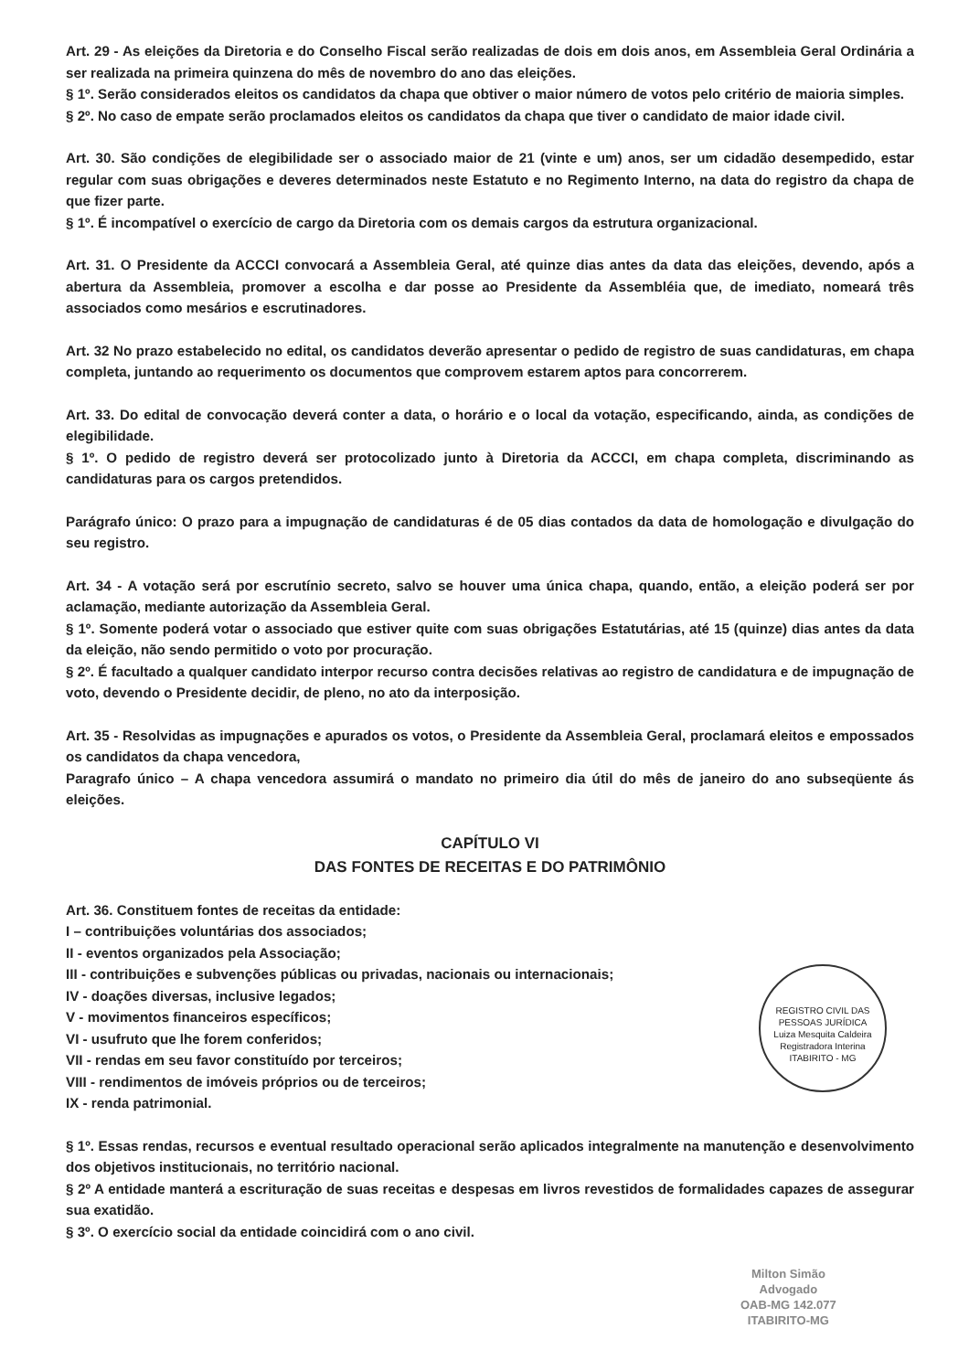Art. 29 - As eleições da Diretoria e do Conselho Fiscal serão realizadas de dois em dois anos, em Assembleia Geral Ordinária a ser realizada na primeira quinzena do mês de novembro do ano das eleições.
§ 1º. Serão considerados eleitos os candidatos da chapa que obtiver o maior número de votos pelo critério de maioria simples.
§ 2º. No caso de empate serão proclamados eleitos os candidatos da chapa que tiver o candidato de maior idade civil.
Art. 30. São condições de elegibilidade ser o associado maior de 21 (vinte e um) anos, ser um cidadão desempedido, estar regular com suas obrigações e deveres determinados neste Estatuto e no Regimento Interno, na data do registro da chapa de que fizer parte.
§ 1º. É incompatível o exercício de cargo da Diretoria com os demais cargos da estrutura organizacional.
Art. 31. O Presidente da ACCCI convocará a Assembleia Geral, até quinze dias antes da data das eleições, devendo, após a abertura da Assembleia, promover a escolha e dar posse ao Presidente da Assembléia que, de imediato, nomeará três associados como mesários e escrutinadores.
Art. 32 No prazo estabelecido no edital, os candidatos deverão apresentar o pedido de registro de suas candidaturas, em chapa completa, juntando ao requerimento os documentos que comprovem estarem aptos para concorrerem.
Art. 33. Do edital de convocação deverá conter a data, o horário e o local da votação, especificando, ainda, as condições de elegibilidade.
§ 1º. O pedido de registro deverá ser protocolizado junto à Diretoria da ACCCI, em chapa completa, discriminando as candidaturas para os cargos pretendidos.
Parágrafo único: O prazo para a impugnação de candidaturas é de 05 dias contados da data de homologação e divulgação do seu registro.
Art. 34 - A votação será por escrutínio secreto, salvo se houver uma única chapa, quando, então, a eleição poderá ser por aclamação, mediante autorização da Assembleia Geral.
§ 1º. Somente poderá votar o associado que estiver quite com suas obrigações Estatutárias, até 15 (quinze) dias antes da data da eleição, não sendo permitido o voto por procuração.
§ 2º. É facultado a qualquer candidato interpor recurso contra decisões relativas ao registro de candidatura e de impugnação de voto, devendo o Presidente decidir, de pleno, no ato da interposição.
Art. 35 - Resolvidas as impugnações e apurados os votos, o Presidente da Assembleia Geral, proclamará eleitos e empossados os candidatos da chapa vencedora,
Paragrafo único – A chapa vencedora assumirá o mandato no primeiro dia útil do mês de janeiro do ano subseqüente ás eleições.
CAPÍTULO VI
DAS FONTES DE RECEITAS E DO PATRIMÔNIO
Art. 36. Constituem fontes de receitas da entidade:
I – contribuições voluntárias dos associados;
II - eventos organizados pela Associação;
III - contribuições e subvenções públicas ou privadas, nacionais ou internacionais;
IV - doações diversas, inclusive legados;
V - movimentos financeiros específicos;
VI - usufruto que lhe forem conferidos;
VII - rendas em seu favor constituído por terceiros;
VIII - rendimentos de imóveis próprios ou de terceiros;
IX - renda patrimonial.
§ 1º. Essas rendas, recursos e eventual resultado operacional serão aplicados integralmente na manutenção e desenvolvimento dos objetivos institucionais, no território nacional.
§ 2º A entidade manterá a escrituração de suas receitas e despesas em livros revestidos de formalidades capazes de assegurar sua exatidão.
§ 3º. O exercício social da entidade coincidirá com o ano civil.
REGISTRO CIVIL DAS PESSOAS JURÍDICA
Luiza Mesquita Caldeira
Registradora Interina
ITABIRITO - MG
Milton Simão
Advogado
OAB-MG 142.077
ITABIRITO-MG